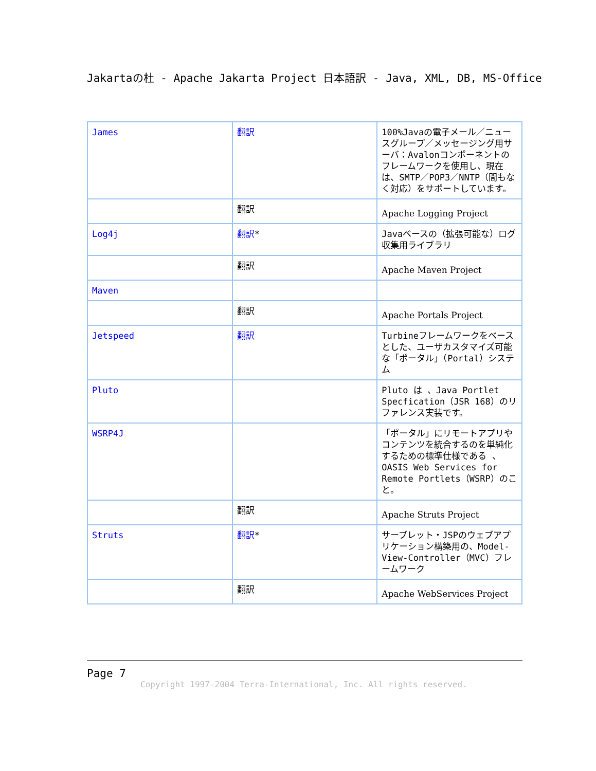Jakartaの杜 - Apache Jakarta Project 日本語訳 - Java, XML, DB, MS-Office
| James | 翻訳 | 100%Javaの電子メール／ニュースグループ／メッセージング用サーバ：Avalonコンポーネントのフレームワークを使用し、現在は、SMTP／POP3／NNTP（間もなく対応）をサポートしています。 |
| | 翻訳 | Apache Logging Project |
| Log4j | 翻訳 * | Javaベースの（拡張可能な）ログ収集用ライブラリ |
| | 翻訳 | Apache Maven Project |
| Maven | | |
| | 翻訳 | Apache Portals Project |
| Jetspeed | 翻訳 | Turbineフレームワークをベースとした、ユーザカスタマイズ可能な「ポータル」（Portal）システム |
| Pluto | | Pluto は 、Java Portlet Specfication（JSR 168）のリファレンス実装です。 |
| WSRP4J | | 「ポータル」にリモートアプリやコンテンツを統合するのを単純化するための標準仕様である 、OASIS Web Services for Remote Portlets（WSRP）のこと。 |
| | 翻訳 | Apache Struts Project |
| Struts | 翻訳 * | サーブレット・JSPのウェブアプリケーション構築用の、Model-View-Controller（MVC）フレームワーク |
| | 翻訳 | Apache WebServices Project |
Page 7
Copyright 1997-2004 Terra-International, Inc. All rights reserved.